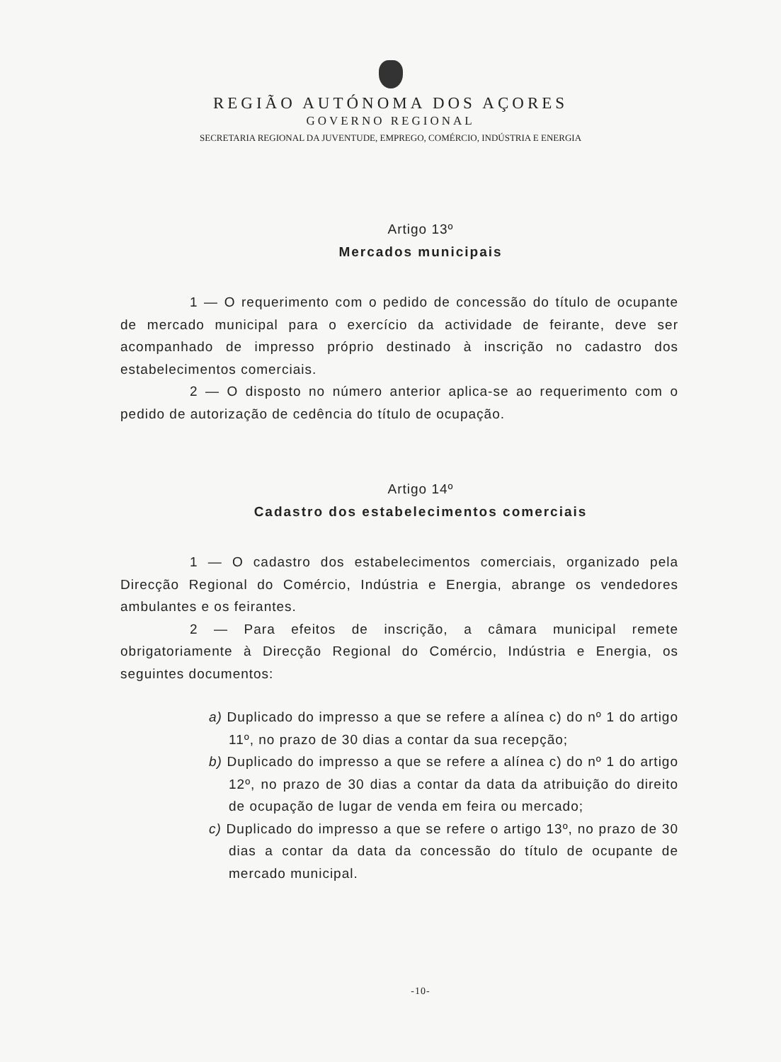REGIÃO AUTÓNOMA DOS AÇORES
GOVERNO REGIONAL
SECRETARIA REGIONAL DA JUVENTUDE, EMPREGO, COMÉRCIO, INDÚSTRIA E ENERGIA
Artigo 13º
Mercados municipais
1 — O requerimento com o pedido de concessão do título de ocupante de mercado municipal para o exercício da actividade de feirante, deve ser acompanhado de impresso próprio destinado à inscrição no cadastro dos estabelecimentos comerciais.
2 — O disposto no número anterior aplica-se ao requerimento com o pedido de autorização de cedência do título de ocupação.
Artigo 14º
Cadastro dos estabelecimentos comerciais
1 — O cadastro dos estabelecimentos comerciais, organizado pela Direcção Regional do Comércio, Indústria e Energia, abrange os vendedores ambulantes e os feirantes.
2 — Para efeitos de inscrição, a câmara municipal remete obrigatoriamente à Direcção Regional do Comércio, Indústria e Energia, os seguintes documentos:
a) Duplicado do impresso a que se refere a alínea c) do nº 1 do artigo 11º, no prazo de 30 dias a contar da sua recepção;
b) Duplicado do impresso a que se refere a alínea c) do nº 1 do artigo 12º, no prazo de 30 dias a contar da data da atribuição do direito de ocupação de lugar de venda em feira ou mercado;
c) Duplicado do impresso a que se refere o artigo 13º, no prazo de 30 dias a contar da data da concessão do título de ocupante de mercado municipal.
-10-